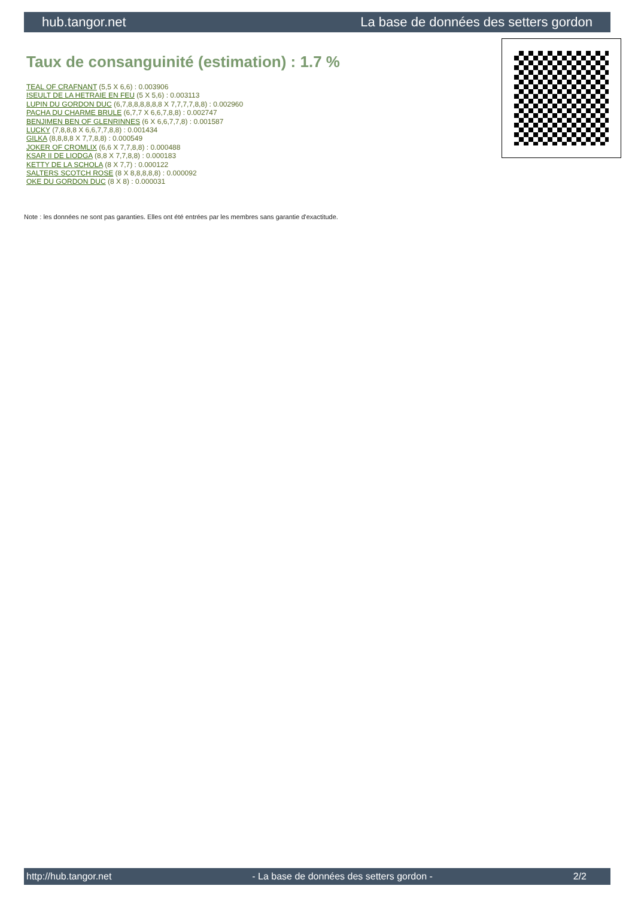hub.tangor.net La base de données des setters gordon
Taux de consanguinité (estimation) : 1.7 %
TEAL OF CRAFNANT (5,5 X 6,6) : 0.003906
ISEULT DE LA HETRAIE EN FEU (5 X 5,6) : 0.003113
LUPIN DU GORDON DUC (6,7,8,8,8,8,8,8 X 7,7,7,7,8,8) : 0.002960
PACHA DU CHARME BRULE (6,7,7 X 6,6,7,8,8) : 0.002747
BENJIMEN BEN OF GLENRINNES (6 X 6,6,7,7,8) : 0.001587
LUCKY (7,8,8,8 X 6,6,7,7,8,8) : 0.001434
GILKA (8,8,8,8 X 7,7,8,8) : 0.000549
JOKER OF CROMLIX (6,6 X 7,7,8,8) : 0.000488
KSAR II DE LIODGA (8,8 X 7,7,8,8) : 0.000183
KETTY DE LA SCHOLA (8 X 7,7) : 0.000122
SALTERS SCOTCH ROSE (8 X 8,8,8,8,8) : 0.000092
OKE DU GORDON DUC (8 X 8) : 0.000031
Note : les données ne sont pas garanties. Elles ont été entrées par les membres sans garantie d'exactitude.
http://hub.tangor.net - La base de données des setters gordon - 2/2